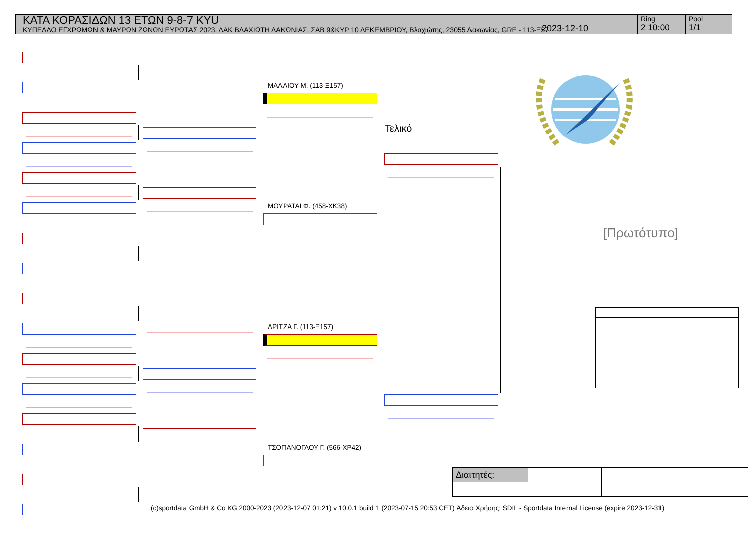ΚΑΤΑ ΚΟΡΑΣΙΔΩΝ 13 ΕΤΩΝ 9-8-7 KYU
ΚΥΠΕΛΛΟ ΕΓΧΡΩΜΩΝ & ΜΑΥΡΩΝ ΖΩΝΩΝ ΕΥΡΩΤΑΣ 2023, ΔΑΚ ΒΛΑΧΙΩΤΗ ΛΑΚΩΝΙΑΣ, ΣΑΒ 9&ΚΥΡ 10 ΔΕΚΕΜΒΡΙΟΥ, Βλαχιώτης, 23055 Λακωνίας, GRE - 113-Ξ57
2023-12-10
Ring
2 10:00
Pool
1/1
ΜΑΛΛΙΟΥ Μ. (113-Ξ157)
Τελικό
ΜΟΥΡΑΤΑΙ Φ. (458-ΧΚ38)
[Πρωτότυπο]
ΔΡΙΤΖΑ Γ. (113-Ξ157)
ΤΣΟΠΑΝΟΓΛΟΥ Γ. (566-ΧΡ42)
| Διαιτητές: | | | |
(c)sportdata GmbH & Co KG 2000-2023 (2023-12-07 01:21) v 10.0.1 build 1 (2023-07-15 20:53 CET) Άδεια Χρήσης: SDIL - Sportdata Internal License (expire 2023-12-31)